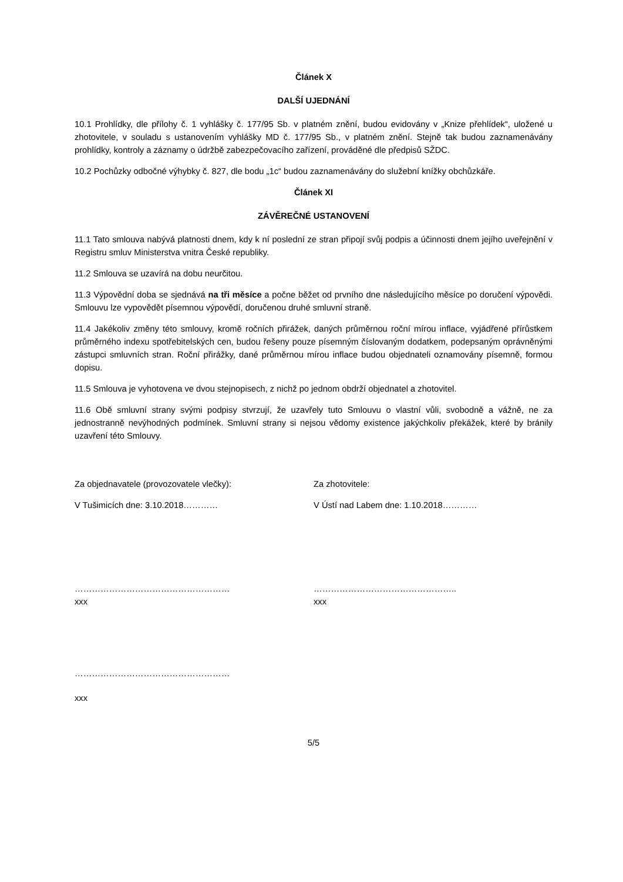Článek X
DALŠÍ UJEDNÁNÍ
10.1 Prohlídky, dle přílohy č. 1 vyhlášky č. 177/95 Sb. v platném znění, budou evidovány v „Knize přehlídek“, uložené u zhotovitele, v souladu s ustanovením vyhlášky MD č. 177/95 Sb., v platném znění. Stejně tak budou zaznamenávány prohlídky, kontroly a záznamy o údržbě zabezpečovacího zařízení, prováděné dle předpisů SŽDC.
10.2 Pochůzky odbočné výhybky č. 827, dle bodu „1c“ budou zaznamenávány do služební knížky obchůzkáře.
Článek XI
ZÁVĚREČNÉ USTANOVENÍ
11.1 Tato smlouva nabývá platnosti dnem, kdy k ní poslední ze stran připojí svůj podpis a účinnosti dnem jejího uveřejnění v Registru smluv Ministerstva vnitra České republiky.
11.2 Smlouva se uzavírá na dobu neurčitou.
11.3 Výpovědní doba se sjednává na tři měsíce a počne běžet od prvního dne následujícího měsíce po doručení výpovědi. Smlouvu lze vypovědět písemnou výpovědí, doručenou druhé smluvní straně.
11.4 Jakékoliv změny této smlouvy, kromě ročních přirážek, daných průměrnou roční mírou inflace, vyjádřené přírůstkem průměrného indexu spotřebitelských cen, budou řešeny pouze písemným číslovaným dodatkem, podepsaným oprávněnými zástupci smluvních stran. Roční přirážky, dané průměrnou mírou inflace budou objednateli oznamovány písemně, formou dopisu.
11.5 Smlouva je vyhotovena ve dvou stejnopisech, z nichž po jednom obdrží objednatel a zhotovitel.
11.6 Obě smluvní strany svými podpisy stvrzují, že uzavřely tuto Smlouvu o vlastní vůli, svobodně a vážně, ne za jednostranně nevýhodných podmínek. Smluvní strany si nejsou vědomy existence jakýchkoliv překážek, které by bránily uzavření této Smlouvy.
Za objednavatele (provozovatele vlečky):
V Tušimicích dne: 3.10.2018…………
………………………………………………
xxx
………………………………………………
xxx
Za zhotovitele:
V Ústí nad Labem dne: 1.10.2018…………
…………………………………………..
xxx
5/5